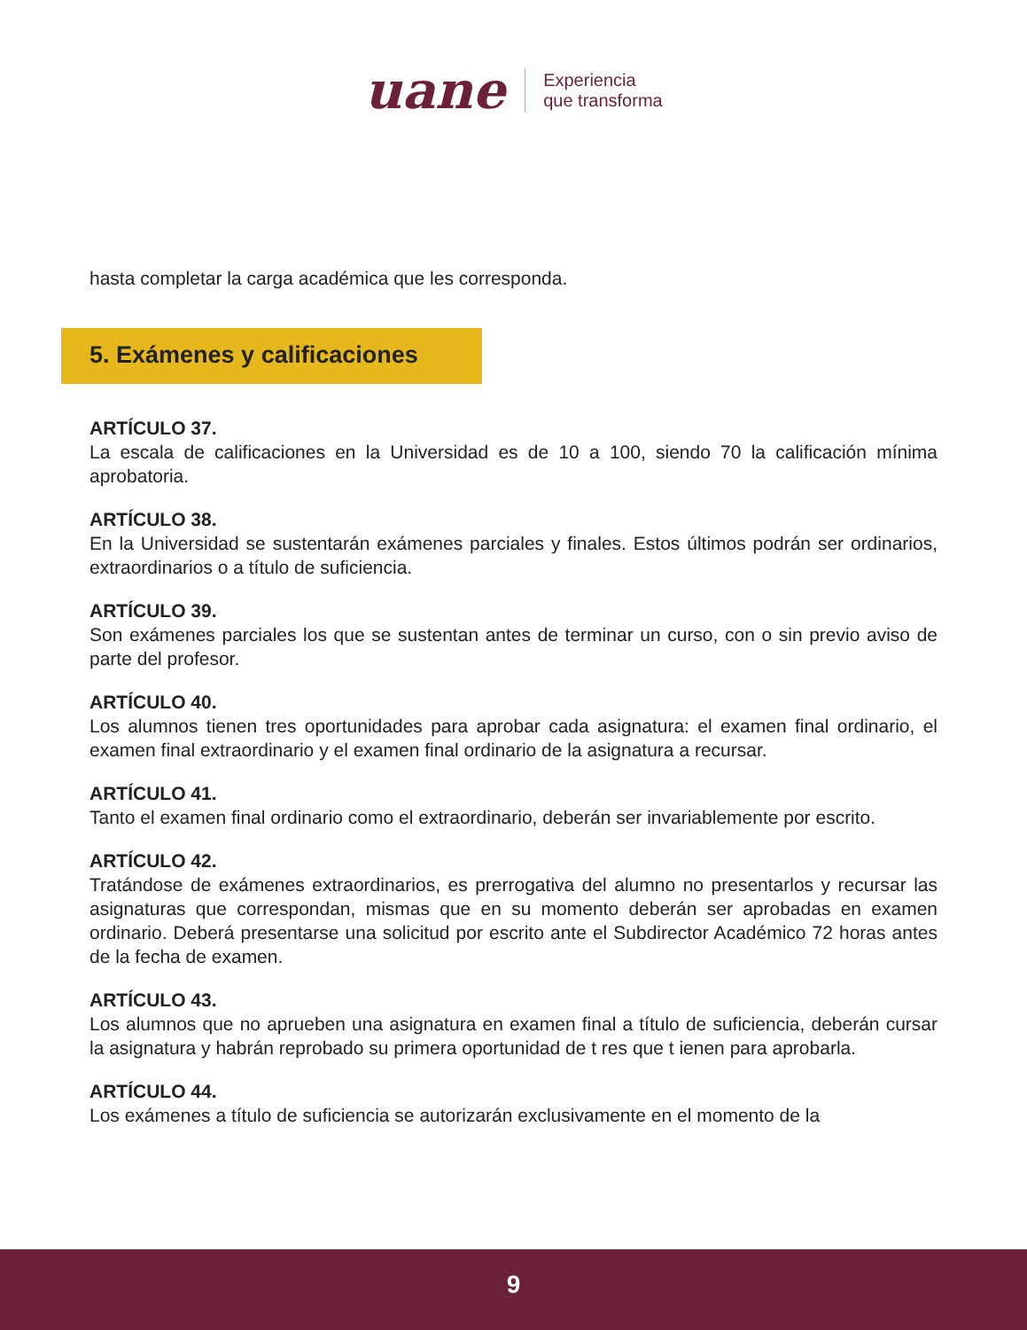uane
Experiencia
que transforma
hasta completar la carga académica que les corresponda.
5. Exámenes y calificaciones
ARTÍCULO 37.
La escala de calificaciones en la Universidad es de 10 a 100, siendo 70 la calificación mínima aprobatoria.
ARTÍCULO 38.
En la Universidad se sustentarán exámenes parciales y finales. Estos últimos podrán ser ordinarios, extraordinarios o a título de suficiencia.
ARTÍCULO 39.
Son exámenes parciales los que se sustentan antes de terminar un curso, con o sin previo aviso de parte del profesor.
ARTÍCULO 40.
Los alumnos tienen tres oportunidades para aprobar cada asignatura: el examen final ordinario, el examen final extraordinario y el examen final ordinario de la asignatura a recursar.
ARTÍCULO 41.
Tanto el examen final ordinario como el extraordinario, deberán ser invariablemente por escrito.
ARTÍCULO 42.
Tratándose de exámenes extraordinarios, es prerrogativa del alumno no presentarlos y recursar las asignaturas que correspondan, mismas que en su momento deberán ser aprobadas en examen ordinario. Deberá presentarse una solicitud por escrito ante el Subdirector Académico 72 horas antes de la fecha de examen.
ARTÍCULO 43.
Los alumnos que no aprueben una asignatura en examen final a título de suficiencia, deberán cursar la asignatura y habrán reprobado su primera oportunidad de t res que t ienen para aprobarla.
ARTÍCULO 44.
Los exámenes a título de suficiencia se autorizarán exclusivamente en el momento de la
9